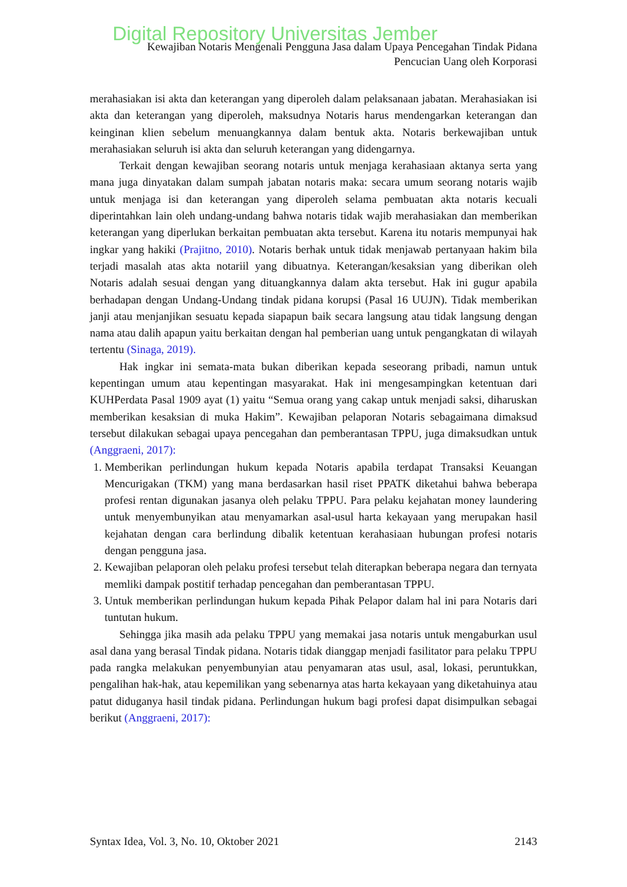Digital Repository Universitas Jember
Kewajiban Notaris Mengenali Pengguna Jasa dalam Upaya Pencegahan Tindak Pidana
Pencucian Uang oleh Korporasi
merahasiakan isi akta dan keterangan yang diperoleh dalam pelaksanaan jabatan. Merahasiakan isi akta dan keterangan yang diperoleh, maksudnya Notaris harus mendengarkan keterangan dan keinginan klien sebelum menuangkannya dalam bentuk akta. Notaris berkewajiban untuk merahasiakan seluruh isi akta dan seluruh keterangan yang didengarnya.
Terkait dengan kewajiban seorang notaris untuk menjaga kerahasiaan aktanya serta yang mana juga dinyatakan dalam sumpah jabatan notaris maka: secara umum seorang notaris wajib untuk menjaga isi dan keterangan yang diperoleh selama pembuatan akta notaris kecuali diperintahkan lain oleh undang-undang bahwa notaris tidak wajib merahasiakan dan memberikan keterangan yang diperlukan berkaitan pembuatan akta tersebut. Karena itu notaris mempunyai hak ingkar yang hakiki (Prajitno, 2010). Notaris berhak untuk tidak menjawab pertanyaan hakim bila terjadi masalah atas akta notariil yang dibuatnya. Keterangan/kesaksian yang diberikan oleh Notaris adalah sesuai dengan yang dituangkannya dalam akta tersebut. Hak ini gugur apabila berhadapan dengan Undang-Undang tindak pidana korupsi (Pasal 16 UUJN). Tidak memberikan janji atau menjanjikan sesuatu kepada siapapun baik secara langsung atau tidak langsung dengan nama atau dalih apapun yaitu berkaitan dengan hal pemberian uang untuk pengangkatan di wilayah tertentu (Sinaga, 2019).
Hak ingkar ini semata-mata bukan diberikan kepada seseorang pribadi, namun untuk kepentingan umum atau kepentingan masyarakat. Hak ini mengesampingkan ketentuan dari KUHPerdata Pasal 1909 ayat (1) yaitu “Semua orang yang cakap untuk menjadi saksi, diharuskan memberikan kesaksian di muka Hakim”. Kewajiban pelaporan Notaris sebagaimana dimaksud tersebut dilakukan sebagai upaya pencegahan dan pemberantasan TPPU, juga dimaksudkan untuk (Anggraeni, 2017):
1. Memberikan perlindungan hukum kepada Notaris apabila terdapat Transaksi Keuangan Mencurigakan (TKM) yang mana berdasarkan hasil riset PPATK diketahui bahwa beberapa profesi rentan digunakan jasanya oleh pelaku TPPU. Para pelaku kejahatan money laundering untuk menyembunyikan atau menyamarkan asal-usul harta kekayaan yang merupakan hasil kejahatan dengan cara berlindung dibalik ketentuan kerahasiaan hubungan profesi notaris dengan pengguna jasa.
2. Kewajiban pelaporan oleh pelaku profesi tersebut telah diterapkan beberapa negara dan ternyata memliki dampak postitif terhadap pencegahan dan pemberantasan TPPU.
3. Untuk memberikan perlindungan hukum kepada Pihak Pelapor dalam hal ini para Notaris dari tuntutan hukum.
Sehingga jika masih ada pelaku TPPU yang memakai jasa notaris untuk mengaburkan usul asal dana yang berasal Tindak pidana. Notaris tidak dianggap menjadi fasilitator para pelaku TPPU pada rangka melakukan penyembunyian atau penyamaran atas usul, asal, lokasi, peruntukkan, pengalihan hak-hak, atau kepemilikan yang sebenarnya atas harta kekayaan yang diketahuinya atau patut diduganya hasil tindak pidana. Perlindungan hukum bagi profesi dapat disimpulkan sebagai berikut (Anggraeni, 2017):
Syntax Idea, Vol. 3, No. 10, Oktober 2021 2143